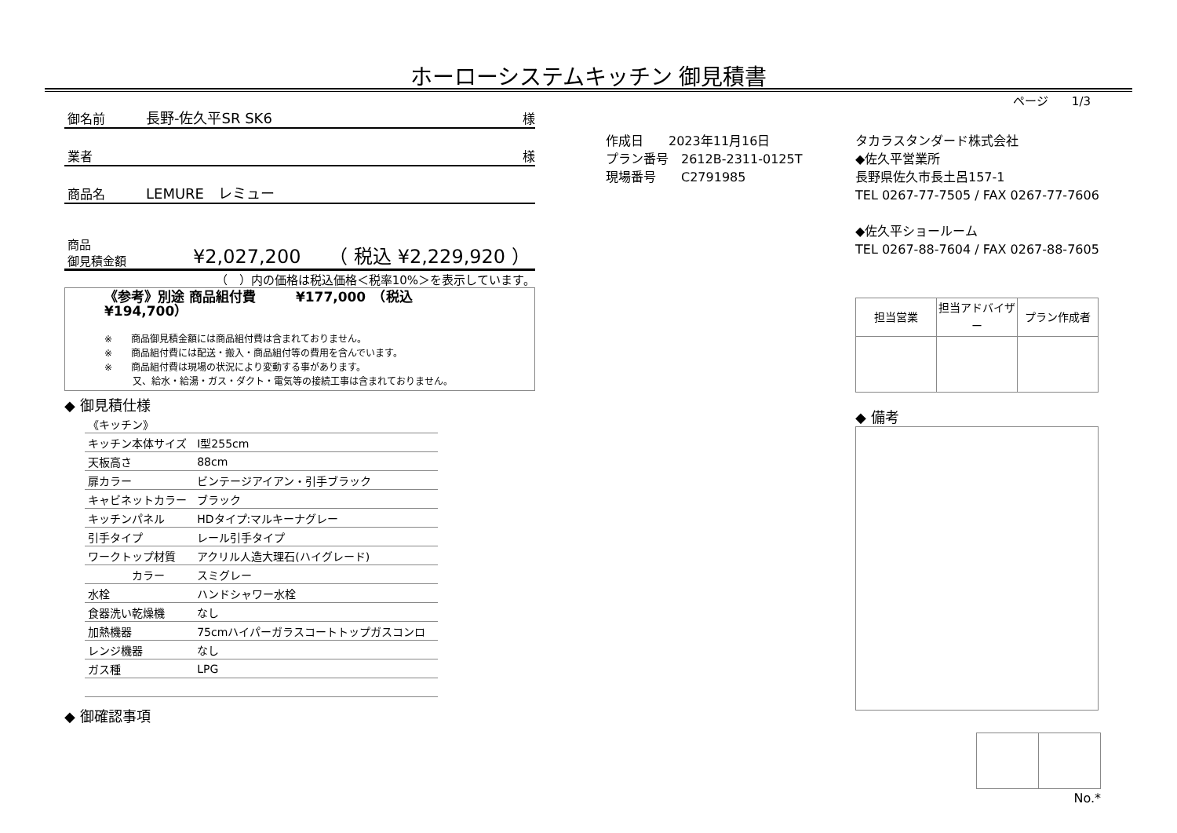ホーローシステムキッチン 御見積書
ページ　　1/3
御名前 長野-佐久平SR SK6 様
業者 様
商品名 LEMURE　レミュー
商品
御見積金額
¥2,027,200　　（ 税込 ¥2,229,920 ）
（　）内の価格は税込価格＜税率10%＞を表示しています。
《参考》別途 商品組付費　　　¥177,000　（税込 ¥194,700）
※　　商品御見積金額には商品組付費は含まれておりません。
※　　商品組付費には配送・搬入・商品組付等の費用を含んでいます。
※　　商品組付費は現場の状況により変動する事があります。
　　　又、給水・給湯・ガス・ダクト・電気等の接続工事は含まれておりません。
◆ 御見積仕様
| 《キッチン》 | |
| キッチン本体サイズ | I型255cm |
| 天板高さ | 88cm |
| 扉カラー | ビンテージアイアン・引手ブラック |
| キャビネットカラー | ブラック |
| キッチンパネル | HDタイプ:マルキーナグレー |
| 引手タイプ | レール引手タイプ |
| ワークトップ材質 | アクリル人造大理石(ハイグレード) |
| カラー | スミグレー |
| 水栓 | ハンドシャワー水栓 |
| 食器洗い乾燥機 | なし |
| 加熱機器 | 75cmハイパーガラスコートトップガスコンロ |
| レンジ機器 | なし |
| ガス種 | LPG |
◆ 御確認事項
作成日　　2023年11月16日
プラン番号　2612B-2311-0125T
現場番号　　C2791985
タカラスタンダード株式会社
◆佐久平営業所
長野県佐久市長土呂157-1
TEL 0267-77-7505 / FAX 0267-77-7606
◆佐久平ショールーム
TEL 0267-88-7604 / FAX 0267-88-7605
| 担当営業 | 担当アドバイザー | プラン作成者 |
| --- | --- | --- |
◆ 備考
No.*